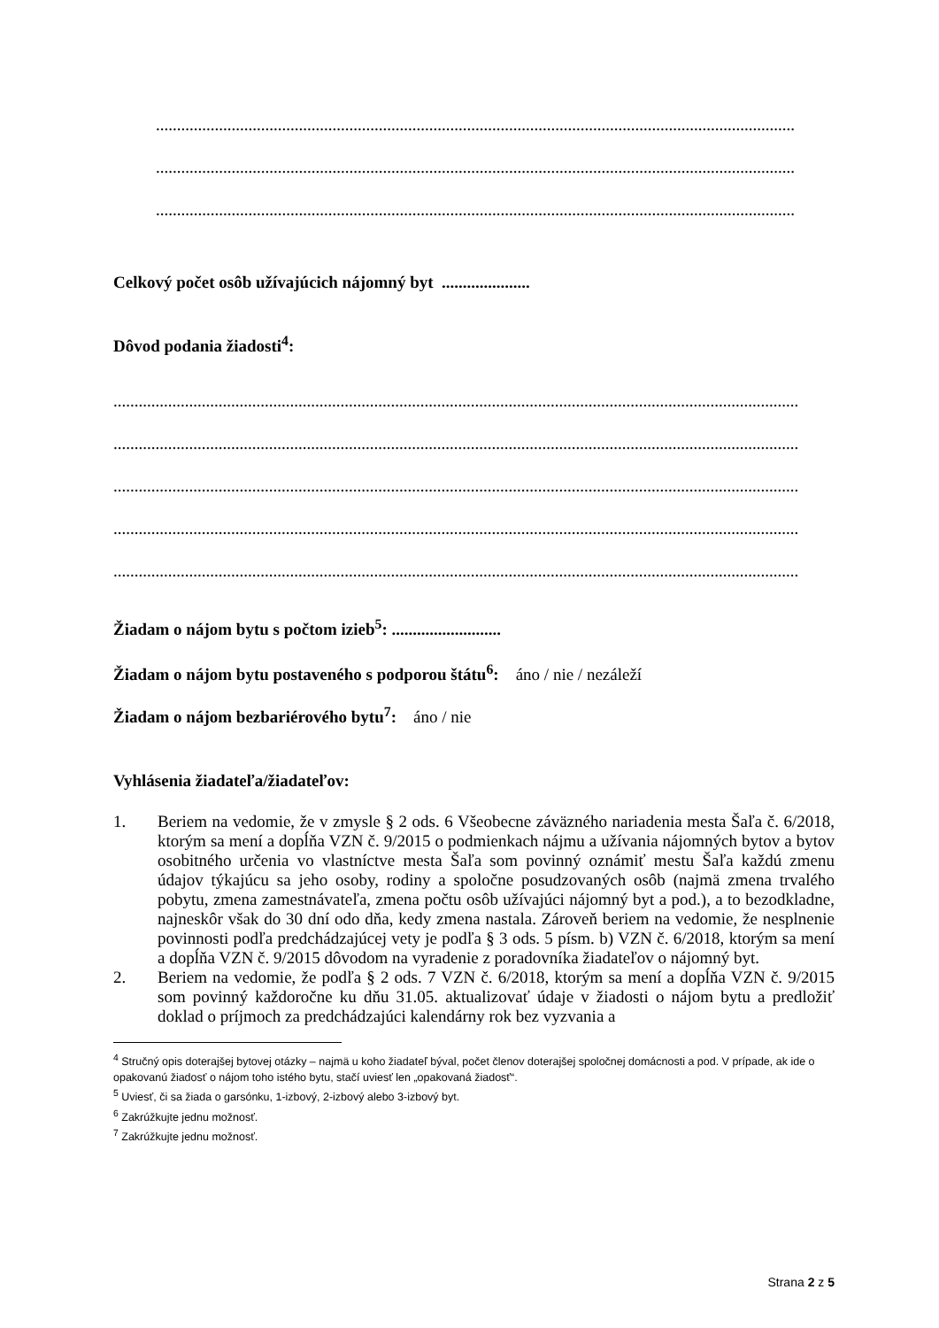........................................................................................................................................................
........................................................................................................................................................
........................................................................................................................................................
Celkový počet osôb užívajúcich nájomný byt .....................
Dôvod podania žiadosti<sup>4</sup>:
...................................................................................................................................................................
...................................................................................................................................................................
...................................................................................................................................................................
...................................................................................................................................................................
...................................................................................................................................................................
Žiadam o nájom bytu s počtom izieb<sup>5</sup>: ..........................
Žiadam o nájom bytu postaveného s podporou štátu<sup>6</sup>: áno / nie / nezáleží
Žiadam o nájom bezbariérového bytu<sup>7</sup>: áno / nie
Vyhlásenia žiadateľa/žiadateľov:
1. Beriem na vedomie, že v zmysle § 2 ods. 6 Všeobecne záväzného nariadenia mesta Šaľa č. 6/2018, ktorým sa mení a dopĺňa VZN č. 9/2015 o podmienkach nájmu a užívania nájomných bytov a bytov osobitného určenia vo vlastníctve mesta Šaľa som povinný oznámiť mestu Šaľa každú zmenu údajov týkajúcu sa jeho osoby, rodiny a spoločne posudzovaných osôb (najmä zmena trvalého pobytu, zmena zamestnávateľa, zmena počtu osôb užívajúci nájomný byt a pod.), a to bezodkladne, najneskôr však do 30 dní odo dňa, kedy zmena nastala. Zároveň beriem na vedomie, že nesplnenie povinnosti podľa predchádzajúcej vety je podľa § 3 ods. 5 písm. b) VZN č. 6/2018, ktorým sa mení a dopĺňa VZN č. 9/2015 dôvodom na vyradenie z poradovníka žiadateľov o nájomný byt.
2. Beriem na vedomie, že podľa § 2 ods. 7 VZN č. 6/2018, ktorým sa mení a dopĺňa VZN č. 9/2015 som povinný každoročne ku dňu 31.05. aktualizovať údaje v žiadosti o nájom bytu a predložiť doklad o príjmoch za predchádzajúci kalendárny rok bez vyzvania a
<sup>4</sup> Stručný opis doterajšej bytovej otázky – najmä u koho žiadateľ býval, počet členov doterajšej spoločnej domácnosti a pod. V prípade, ak ide o opakovanú žiadosť o nájom toho istého bytu, stačí uviesť len „opakovaná žiadosť“.
<sup>5</sup> Uviesť, či sa žiada o garsónku, 1-izbový, 2-izbový alebo 3-izbový byt.
<sup>6</sup> Zakrúžkujte jednu možnosť.
<sup>7</sup> Zakrúžkujte jednu možnosť.
Strana 2 z 5